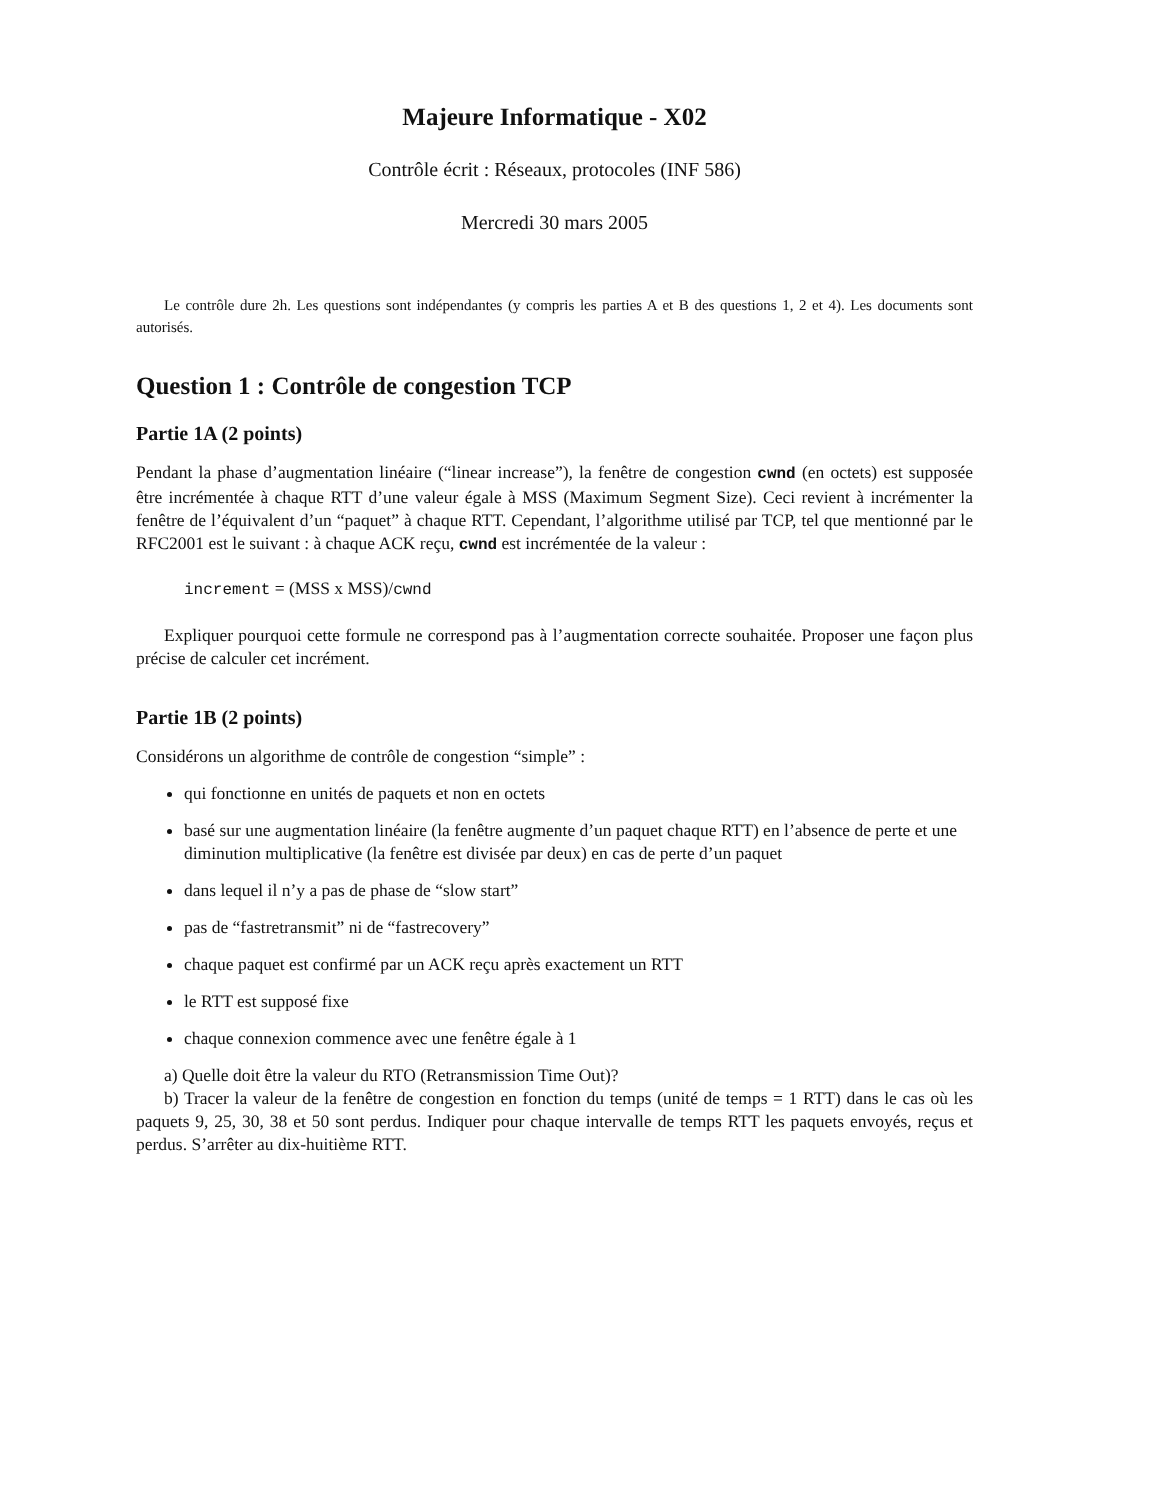Majeure Informatique - X02
Contrôle écrit : Réseaux, protocoles (INF 586)
Mercredi 30 mars 2005
Le contrôle dure 2h. Les questions sont indépendantes (y compris les parties A et B des questions 1, 2 et 4). Les documents sont autorisés.
Question 1 : Contrôle de congestion TCP
Partie 1A (2 points)
Pendant la phase d’augmentation linéaire (“linear increase”), la fenêtre de congestion cwnd (en octets) est supposée être incrémentée à chaque RTT d’une valeur égale à MSS (Maximum Segment Size). Ceci revient à incrémenter la fenêtre de l’équivalent d’un “paquet” à chaque RTT. Cependant, l’algorithme utilisé par TCP, tel que mentionné par le RFC2001 est le suivant : à chaque ACK reçu, cwnd est incrémentée de la valeur :
increment = (MSS x MSS)/cwnd
Expliquer pourquoi cette formule ne correspond pas à l’augmentation correcte souhaitée. Proposer une façon plus précise de calculer cet incrément.
Partie 1B (2 points)
Considérons un algorithme de contrôle de congestion “simple” :
qui fonctionne en unités de paquets et non en octets
basé sur une augmentation linéaire (la fenêtre augmente d’un paquet chaque RTT) en l’absence de perte et une diminution multiplicative (la fenêtre est divisée par deux) en cas de perte d’un paquet
dans lequel il n’y a pas de phase de “slow start”
pas de “fastretransmit” ni de “fastrecovery”
chaque paquet est confirmé par un ACK reçu après exactement un RTT
le RTT est supposé fixe
chaque connexion commence avec une fenêtre égale à 1
a) Quelle doit être la valeur du RTO (Retransmission Time Out)?
b) Tracer la valeur de la fenêtre de congestion en fonction du temps (unité de temps = 1 RTT) dans le cas où les paquets 9, 25, 30, 38 et 50 sont perdus. Indiquer pour chaque intervalle de temps RTT les paquets envoyés, reçus et perdus. S’arrêter au dix-huitième RTT.